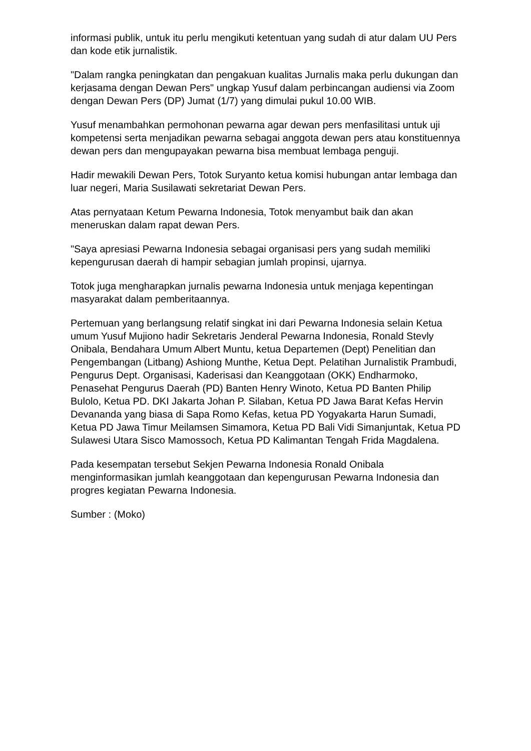informasi publik, untuk itu perlu mengikuti ketentuan yang sudah di atur dalam UU Pers dan kode etik jurnalistik.
"Dalam rangka peningkatan dan pengakuan kualitas Jurnalis maka perlu dukungan dan kerjasama dengan Dewan Pers" ungkap Yusuf dalam perbincangan audiensi via Zoom dengan Dewan Pers (DP) Jumat (1/7) yang dimulai pukul 10.00 WIB.
Yusuf menambahkan permohonan pewarna agar dewan pers menfasilitasi untuk uji kompetensi serta menjadikan pewarna sebagai anggota dewan pers atau konstituennya dewan pers dan mengupayakan pewarna bisa membuat lembaga penguji.
Hadir mewakili Dewan Pers, Totok Suryanto ketua komisi hubungan antar lembaga dan luar negeri, Maria Susilawati sekretariat Dewan Pers.
Atas pernyataan Ketum Pewarna Indonesia, Totok menyambut baik dan akan meneruskan dalam rapat dewan Pers.
"Saya apresiasi Pewarna Indonesia sebagai organisasi pers yang sudah memiliki kepengurusan daerah di hampir sebagian jumlah propinsi, ujarnya.
Totok juga mengharapkan jurnalis pewarna Indonesia untuk menjaga kepentingan masyarakat dalam pemberitaannya.
Pertemuan yang berlangsung relatif singkat ini dari Pewarna Indonesia selain Ketua umum Yusuf Mujiono hadir Sekretaris Jenderal Pewarna Indonesia, Ronald Stevly Onibala, Bendahara Umum Albert Muntu, ketua Departemen (Dept) Penelitian dan Pengembangan (Litbang) Ashiong Munthe, Ketua Dept. Pelatihan Jurnalistik Prambudi, Pengurus Dept. Organisasi, Kaderisasi dan Keanggotaan (OKK) Endharmoko, Penasehat Pengurus Daerah (PD) Banten Henry Winoto, Ketua PD Banten Philip Bulolo, Ketua PD. DKI Jakarta Johan P. Silaban, Ketua PD Jawa Barat Kefas Hervin Devananda yang biasa di Sapa Romo Kefas, ketua PD Yogyakarta Harun Sumadi, Ketua PD Jawa Timur Meilamsen Simamora, Ketua PD Bali Vidi Simanjuntak, Ketua PD Sulawesi Utara Sisco Mamossoch, Ketua PD Kalimantan Tengah Frida Magdalena.
Pada kesempatan tersebut Sekjen Pewarna Indonesia Ronald Onibala menginformasikan jumlah keanggotaan dan kepengurusan Pewarna Indonesia dan progres kegiatan Pewarna Indonesia.
Sumber : (Moko)